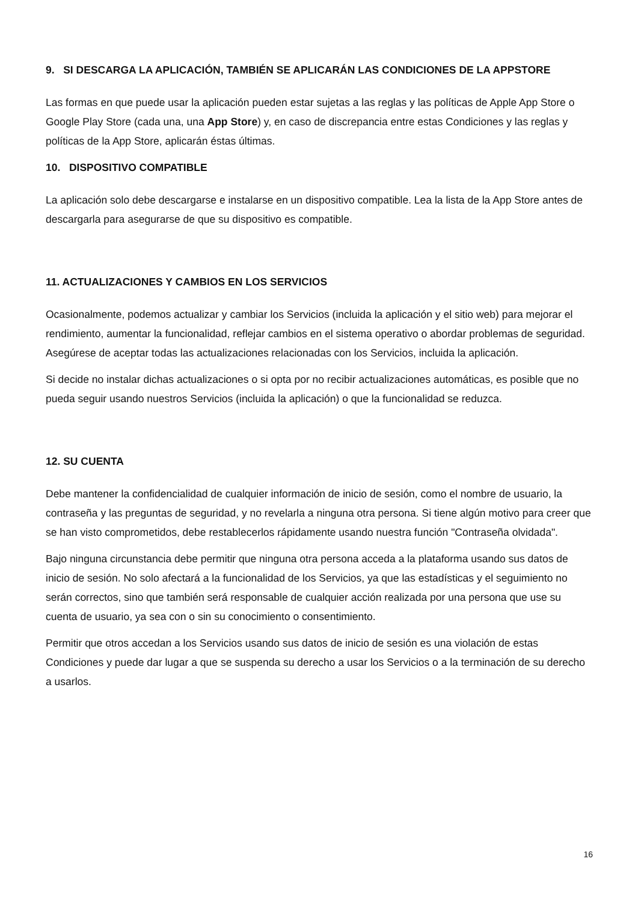9. SI DESCARGA LA APLICACIÓN, TAMBIÉN SE APLICARÁN LAS CONDICIONES DE LA APPSTORE
Las formas en que puede usar la aplicación pueden estar sujetas a las reglas y las políticas de Apple App Store o Google Play Store (cada una, una App Store) y, en caso de discrepancia entre estas Condiciones y las reglas y políticas de la App Store, aplicarán éstas últimas.
10. DISPOSITIVO COMPATIBLE
La aplicación solo debe descargarse e instalarse en un dispositivo compatible. Lea la lista de la App Store antes de descargarla para asegurarse de que su dispositivo es compatible.
11. ACTUALIZACIONES Y CAMBIOS EN LOS SERVICIOS
Ocasionalmente, podemos actualizar y cambiar los Servicios (incluida la aplicación y el sitio web) para mejorar el rendimiento, aumentar la funcionalidad, reflejar cambios en el sistema operativo o abordar problemas de seguridad. Asegúrese de aceptar todas las actualizaciones relacionadas con los Servicios, incluida la aplicación.
Si decide no instalar dichas actualizaciones o si opta por no recibir actualizaciones automáticas, es posible que no pueda seguir usando nuestros Servicios (incluida la aplicación) o que la funcionalidad se reduzca.
12. SU CUENTA
Debe mantener la confidencialidad de cualquier información de inicio de sesión, como el nombre de usuario, la contraseña y las preguntas de seguridad, y no revelarla a ninguna otra persona. Si tiene algún motivo para creer que se han visto comprometidos, debe restablecerlos rápidamente usando nuestra función "Contraseña olvidada".
Bajo ninguna circunstancia debe permitir que ninguna otra persona acceda a la plataforma usando sus datos de inicio de sesión. No solo afectará a la funcionalidad de los Servicios, ya que las estadísticas y el seguimiento no serán correctos, sino que también será responsable de cualquier acción realizada por una persona que use su cuenta de usuario, ya sea con o sin su conocimiento o consentimiento.
Permitir que otros accedan a los Servicios usando sus datos de inicio de sesión es una violación de estas Condiciones y puede dar lugar a que se suspenda su derecho a usar los Servicios o a la terminación de su derecho a usarlos.
16